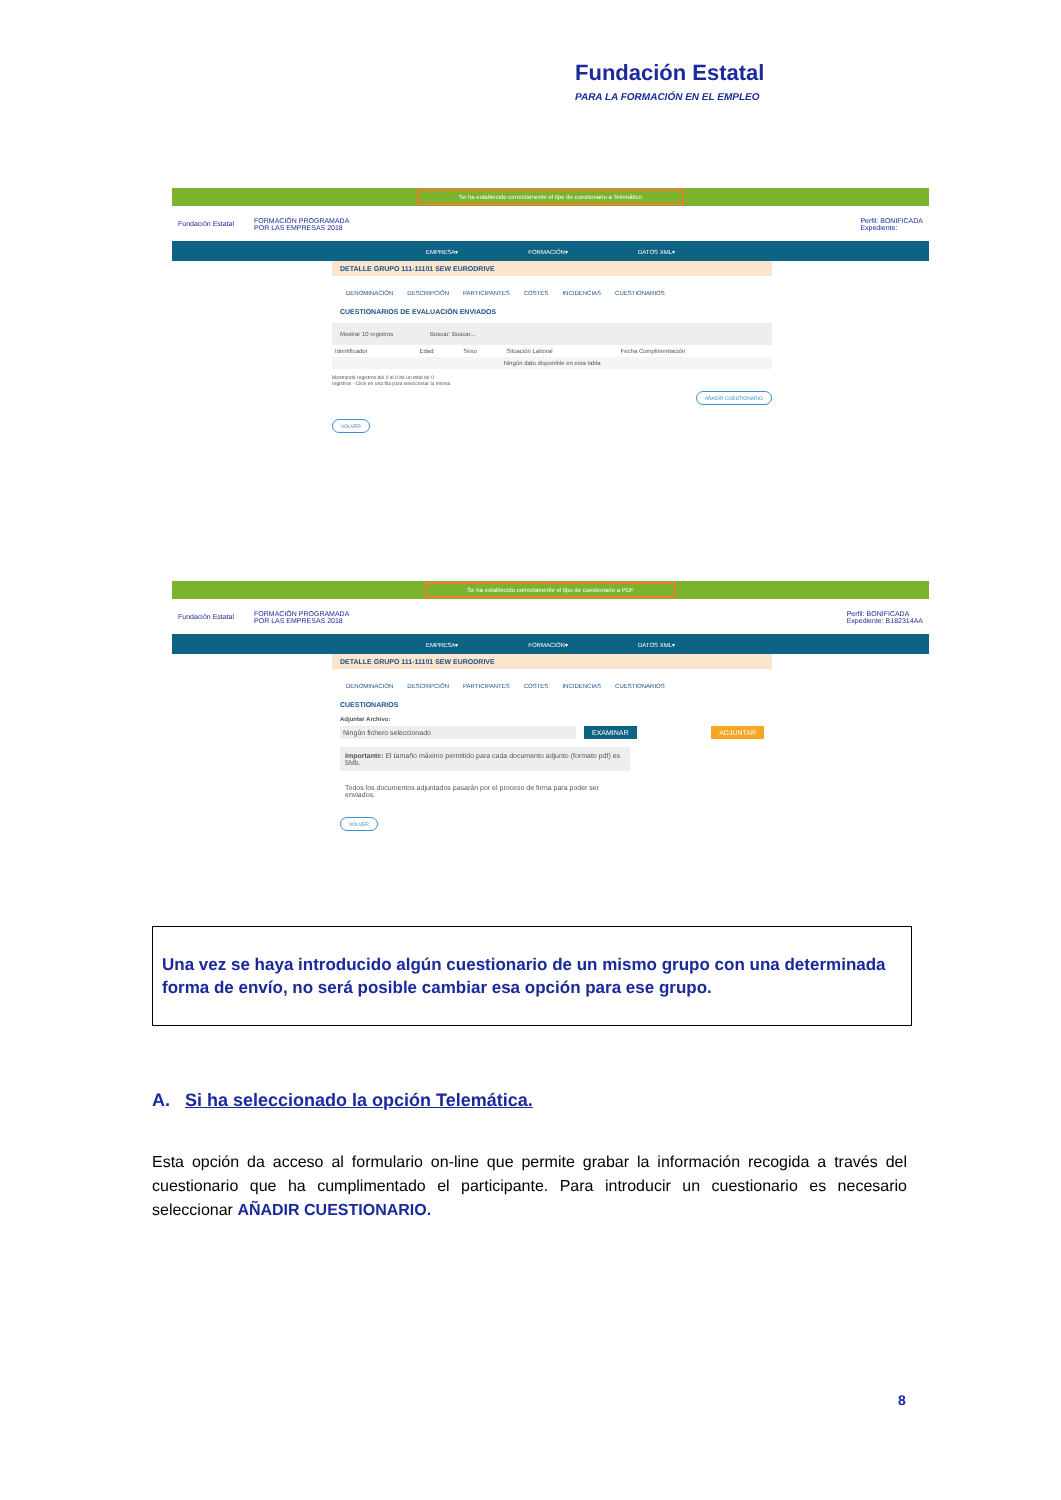Fundación Estatal
PARA LA FORMACIÓN EN EL EMPLEO
Se ha establecido correctamente el tipo de cuestionario a Telemático
Fundación Estatal FORMACIÓN PROGRAMADA
POR LAS EMPRESAS 2018 Perfil: BONIFICADA
Expediente:
EMPRESA▾ FORMACIÓN▾ DATOS XML▾
DETALLE GRUPO 111-11101 SEW EURODRIVE
DENOMINACIÓN DESCRIPCIÓN PARTICIPANTES COSTES INCIDENCIAS CUESTIONARIOS
CUESTIONARIOS DE EVALUACIÓN ENVIADOS
Mostrar 10 registros Buscar: Buscar...
| Identificador | Edad | Sexo | Situación Laboral | Fecha Cumplimentación |
| --- | --- | --- | --- | --- |
| Ningún dato disponible en esta tabla | | | | |
Mostrando registros del 0 al 0 de un total de 0
registros - Click en una fila para seleccionar la misma
AÑADIR CUESTIONARIO
VOLVER
Se ha establecido correctamente el tipo de cuestionario a PDF
Fundación Estatal FORMACIÓN PROGRAMADA
POR LAS EMPRESAS 2018 Perfil: BONIFICADA
Expediente: B182314AA
EMPRESA▾ FORMACIÓN▾ DATOS XML▾
DETALLE GRUPO 111-11101 SEW EURODRIVE
DENOMINACIÓN DESCRIPCIÓN PARTICIPANTES COSTES INCIDENCIAS CUESTIONARIOS
CUESTIONARIOS
Adjuntar Archivo:
Ningún fichero seleccionado EXAMINAR ADJUNTAR
Importante: El tamaño máximo permitido para cada documento adjunto (formato pdf) es 5Mb.
Todos los documentos adjuntados pasarán por el proceso de firma para poder ser enviados.
VOLVER
Una vez se haya introducido algún cuestionario de un mismo grupo con una determinada forma de envío, no será posible cambiar esa opción para ese grupo.
A. Si ha seleccionado la opción Telemática.
Esta opción da acceso al formulario on-line que permite grabar la información recogida a través del cuestionario que ha cumplimentado el participante. Para introducir un cuestionario es necesario seleccionar AÑADIR CUESTIONARIO.
8